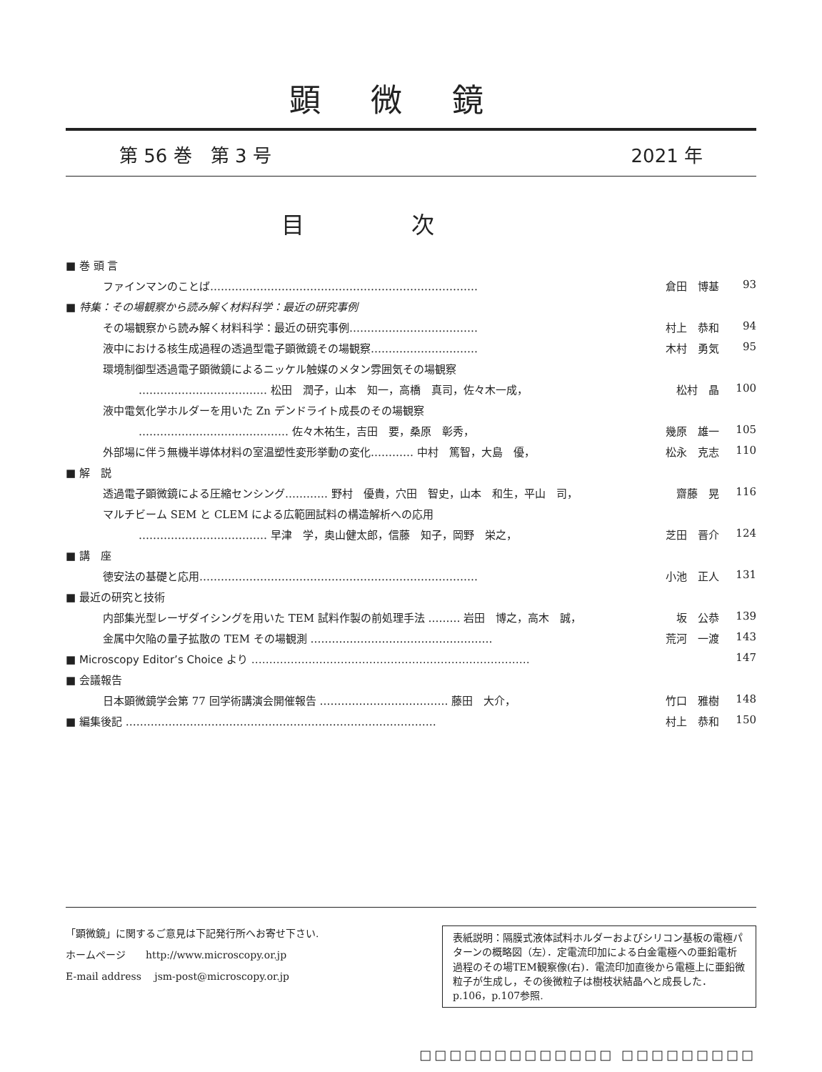顕微鏡
第 56 巻　第 3 号 2021 年
目次
■ 巻 頭 言
ファインマンのことば………………………………………………………………… 倉田　博基 93
■ 特集：その場観察から読み解く材料科学：最近の研究事例
その場観察から読み解く材料科学：最近の研究事例……………………………… 村上　恭和 94
液中における核生成過程の透過型電子顕微鏡その場観察………………………… 木村　勇気 95
環境制御型透過電子顕微鏡によるニッケル触媒のメタン雰囲気その場観察
……………………………… 松田　潤子，山本　知一，高橋　真司，佐々木一成， 松村　晶 100
液中電気化学ホルダーを用いた Zn デンドライト成長のその場観察
…………………………………… 佐々木祐生，吉田　要，桑原　彰秀， 幾原　雄一 105
外部場に伴う無機半導体材料の室温塑性変形挙動の変化………… 中村　篤智，大島　優， 松永　克志 110
■ 解　説
透過電子顕微鏡による圧縮センシング………… 野村　優貴，穴田　智史，山本　和生，平山　司， 齋藤　晃 116
マルチビーム SEM と CLEM による広範囲試料の構造解析への応用
……………………………… 早津　学，奥山健太郎，信藤　知子，岡野　栄之， 芝田　晋介 124
■ 講　座
徳安法の基礎と応用…………………………………………………………………… 小池　正人 131
■ 最近の研究と技術
内部集光型レーザダイシングを用いた TEM 試料作製の前処理手法 ……… 岩田　博之，高木　誠， 坂　公恭 139
金属中欠陥の量子拡散の TEM その場観測 …………………………………………… 荒河　一渡 143
■ Microscopy Editor’s Choice より …………………………………………………………………… 147
■ 会議報告
日本顕微鏡学会第 77 回学術講演会開催報告 ……………………………… 藤田　大介， 竹口　雅樹 148
■ 編集後記 …………………………………………………………………………… 村上　恭和 150
「顕微鏡」に関するご意見は下記発行所へお寄せ下さい.
ホームページ　　http://www.microscopy.or.jp
E-mail address　 jsm-post@microscopy.or.jp
表紙説明：隔膜式液体試料ホルダーおよびシリコン基板の電極パターンの概略図（左）．定電流印加による白金電極への亜鉛電析過程のその場TEM観察像(右)．電流印加直後から電極上に亜鉛微粒子が生成し，その後微粒子は樹枝状結晶へと成長した．p.106，p.107参照.
□□□□□□□□□□□□□ □□□□□□□□□